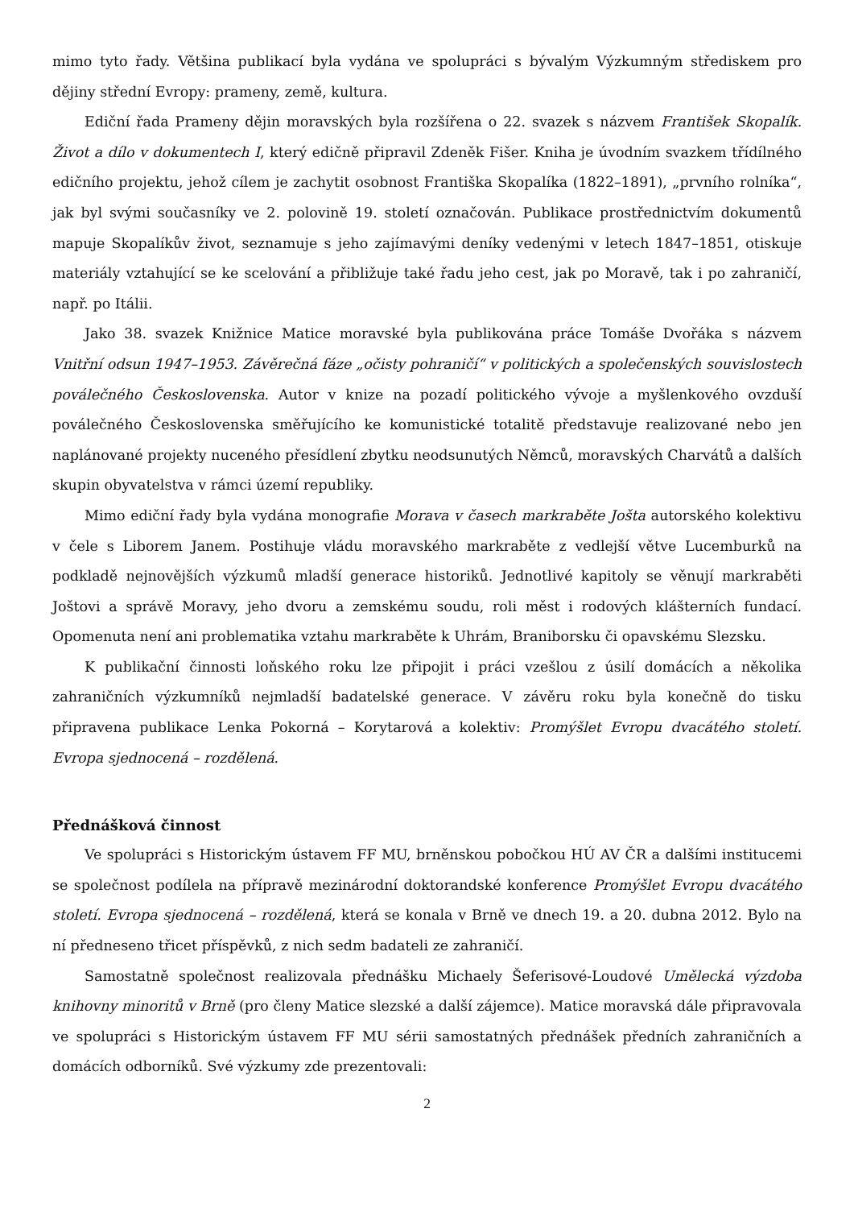mimo tyto řady. Většina publikací byla vydána ve spolupráci s bývalým Výzkumným střediskem pro dějiny střední Evropy: prameny, země, kultura.
Ediční řada Prameny dějin moravských byla rozšířena o 22. svazek s názvem František Skopalík. Život a dílo v dokumentech I, který edičně připravil Zdeněk Fišer. Kniha je úvodním svazkem třídílného edičního projektu, jehož cílem je zachytit osobnost Františka Skopalíka (1822–1891), „prvního rolníka“, jak byl svými současníky ve 2. polovině 19. století označován. Publikace prostřednictvím dokumentů mapuje Skopalíkův život, seznamuje s jeho zajímavými deníky vedenými v letech 1847–1851, otiskuje materiály vztahující se ke scelování a přibližuje také řadu jeho cest, jak po Moravě, tak i po zahraničí, např. po Itálii.
Jako 38. svazek Knižnice Matice moravské byla publikována práce Tomáše Dvořáka s názvem Vnitřní odsun 1947–1953. Závěrečná fáze „očisty pohraničí“ v politických a společenských souvislostech poválečného Československa. Autor v knize na pozadí politického vývoje a myšlenkového ovzduší poválečného Československa směřujícího ke komunistické totalitě představuje realizované nebo jen naplánované projekty nuceného přesídlení zbytku neodsunutých Němců, moravských Charvátů a dalších skupin obyvatelstva v rámci území republiky.
Mimo ediční řady byla vydána monografie Morava v časech markraběte Jošta autorského kolektivu v čele s Liborem Janem. Postihuje vládu moravského markraběte z vedlejší větve Lucemburků na podkladě nejnovějších výzkumů mladší generace historiků. Jednotlivé kapitoly se věnují markraběti Joštovi a správě Moravy, jeho dvoru a zemskému soudu, roli měst i rodových klášterních fundací. Opomenuta není ani problematika vztahu markraběte k Uhrám, Braniborsku či opavskému Slezsku.
K publikační činnosti loňského roku lze připojit i práci vzešlou z úsilí domácích a několika zahraničních výzkumníků nejmladší badatelské generace. V závěru roku byla konečně do tisku připravena publikace Lenka Pokorná – Korytarová a kolektiv: Promýšlet Evropu dvacátého století. Evropa sjednocená – rozdělená.
Přednášková činnost
Ve spolupráci s Historickým ústavem FF MU, brněnskou pobočkou HÚ AV ČR a dalšími institucemi se společnost podílela na přípravě mezinárodní doktorandské konference Promýšlet Evropu dvacátého století. Evropa sjednocená – rozdělená, která se konala v Brně ve dnech 19. a 20. dubna 2012. Bylo na ní předneseno třicet příspěvků, z nich sedm badateli ze zahraničí.
Samostatně společnost realizovala přednášku Michaely Šeferisové-Loudové Umělecká výzdoba knihovny minoritů v Brně (pro členy Matice slezské a další zájemce). Matice moravská dále připravovala ve spolupráci s Historickým ústavem FF MU sérii samostatných přednášek předních zahraničních a domácích odborníků. Své výzkumy zde prezentovali:
2